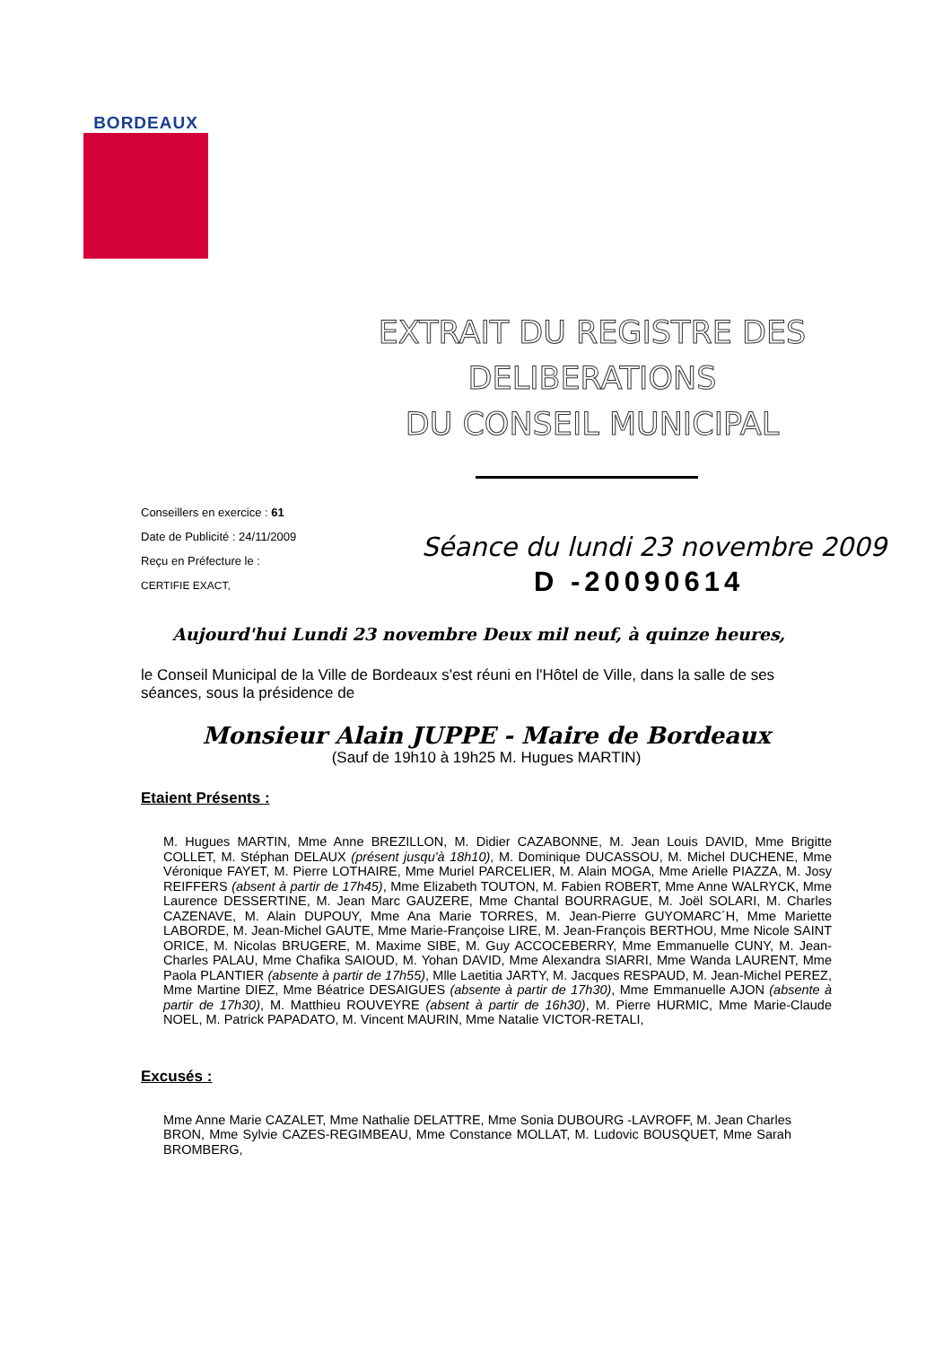BORDEAUX
EXTRAIT DU REGISTRE DES
DELIBERATIONS
DU CONSEIL MUNICIPAL
Conseillers en exercice : 61
Date de Publicité : 24/11/2009
Reçu en Préfecture le :
CERTIFIE EXACT,
Séance du lundi 23 novembre 2009
D -20090614
Aujourd'hui Lundi 23 novembre Deux mil neuf, à quinze heures,
le Conseil Municipal de la Ville de Bordeaux s'est réuni en l'Hôtel de Ville, dans la salle de ses séances, sous la présidence de
Monsieur Alain JUPPE - Maire de Bordeaux
(Sauf de 19h10 à 19h25 M. Hugues MARTIN)
Etaient Présents :
M. Hugues MARTIN, Mme Anne BREZILLON, M. Didier CAZABONNE, M. Jean Louis DAVID, Mme Brigitte COLLET, M. Stéphan DELAUX (présent jusqu'à 18h10), M. Dominique DUCASSOU, M. Michel DUCHENE, Mme Véronique FAYET, M. Pierre LOTHAIRE, Mme Muriel PARCELIER, M. Alain MOGA, Mme Arielle PIAZZA, M. Josy REIFFERS (absent à partir de 17h45), Mme Elizabeth TOUTON, M. Fabien ROBERT, Mme Anne WALRYCK, Mme Laurence DESSERTINE, M. Jean Marc GAUZERE, Mme Chantal BOURRAGUE, M. Joël SOLARI, M. Charles CAZENAVE, M. Alain DUPOUY, Mme Ana Marie TORRES, M. Jean-Pierre GUYOMARC´H, Mme Mariette LABORDE, M. Jean-Michel GAUTE, Mme Marie-Françoise LIRE, M. Jean-François BERTHOU, Mme Nicole SAINT ORICE, M. Nicolas BRUGERE, M. Maxime SIBE, M. Guy ACCOCEBERRY, Mme Emmanuelle CUNY, M. Jean-Charles PALAU, Mme Chafika SAIOUD, M. Yohan DAVID, Mme Alexandra SIARRI, Mme Wanda LAURENT, Mme Paola PLANTIER (absente à partir de 17h55), Mlle Laetitia JARTY, M. Jacques RESPAUD, M. Jean-Michel PEREZ, Mme Martine DIEZ, Mme Béatrice DESAIGUES (absente à partir de 17h30), Mme Emmanuelle AJON (absente à partir de 17h30), M. Matthieu ROUVEYRE (absent à partir de 16h30), M. Pierre HURMIC, Mme Marie-Claude NOEL, M. Patrick PAPADATO, M. Vincent MAURIN, Mme Natalie VICTOR-RETALI,
Excusés :
Mme Anne Marie CAZALET, Mme Nathalie DELATTRE, Mme Sonia DUBOURG -LAVROFF, M. Jean Charles BRON, Mme Sylvie CAZES-REGIMBEAU, Mme Constance MOLLAT, M. Ludovic BOUSQUET, Mme Sarah BROMBERG,